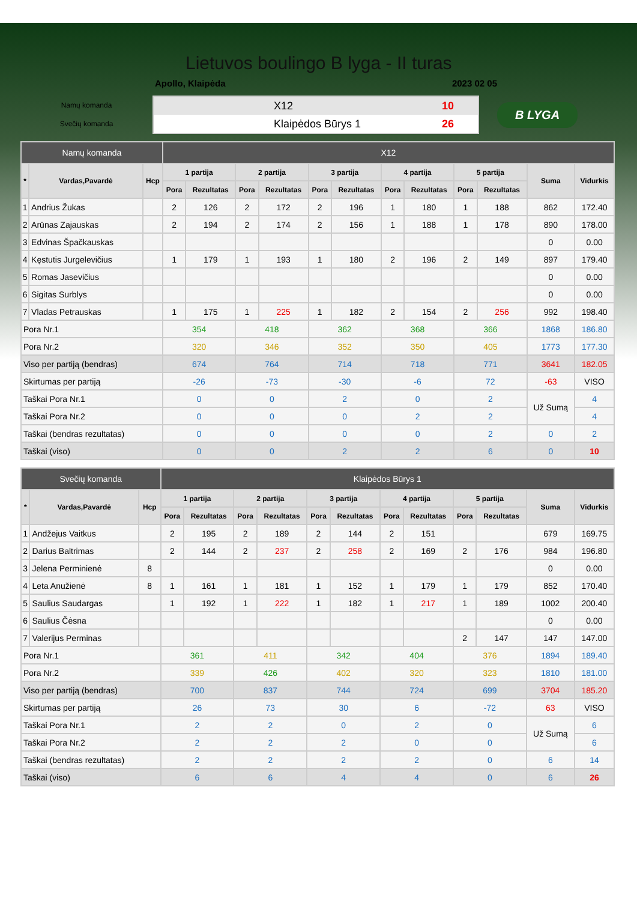Lietuvos boulingo B lyga - II turas
Apollo, Klaipėda 2023 02 05
Namų komanda
Svečių komanda
X12 10
Klaipėdos Būrys 1 26
B LYGA
| Namų komanda | | | X12 | | | | | | | | | | | |
| --- | --- | --- | --- | --- | --- | --- | --- | --- | --- | --- | --- | --- | --- | --- |
| * | Vardas,Pavardė | Hcp | 1 partija | | 2 partija | | 3 partija | | 4 partija | | 5 partija | | Suma | Vidurkis |
| | | | Pora | Rezultatas | Pora | Rezultatas | Pora | Rezultatas | Pora | Rezultatas | Pora | Rezultatas | | |
| 1 | Andrius Žukas | | 2 | 126 | 2 | 172 | 2 | 196 | 1 | 180 | 1 | 188 | 862 | 172.40 |
| 2 | Arūnas Zajauskas | | 2 | 194 | 2 | 174 | 2 | 156 | 1 | 188 | 1 | 178 | 890 | 178.00 |
| 3 | Edvinas Špačkauskas | | | | | | | | | | | | 0 | 0.00 |
| 4 | Kęstutis Jurgelevičius | | 1 | 179 | 1 | 193 | 1 | 180 | 2 | 196 | 2 | 149 | 897 | 179.40 |
| 5 | Romas Jasevičius | | | | | | | | | | | | 0 | 0.00 |
| 6 | Sigitas Surblys | | | | | | | | | | | | 0 | 0.00 |
| 7 | Vladas Petrauskas | | 1 | 175 | 1 | 225 | 1 | 182 | 2 | 154 | 2 | 256 | 992 | 198.40 |
| Pora Nr.1 | | | 354 | | 418 | | 362 | | 368 | | 366 | | 1868 | 186.80 |
| Pora Nr.2 | | | 320 | | 346 | | 352 | | 350 | | 405 | | 1773 | 177.30 |
| Viso per partiją (bendras) | | | 674 | | 764 | | 714 | | 718 | | 771 | | 3641 | 182.05 |
| Skirtumas per partiją | | | -26 | | -73 | | -30 | | -6 | | 72 | | -63 | VISO |
| Taškai Pora Nr.1 | | | 0 | | 0 | | 2 | | 0 | | 2 | | Už Sumą | 4 |
| Taškai Pora Nr.2 | | | 0 | | 0 | | 0 | | 2 | | 2 | | | 4 |
| Taškai (bendras rezultatas) | | | 0 | | 0 | | 0 | | 0 | | 2 | | 0 | 2 |
| Taškai (viso) | | | 0 | | 0 | | 2 | | 2 | | 6 | | 0 | 10 |
| Svečių komanda | | | Klaipėdos Būrys 1 | | | | | | | | | | | |
| --- | --- | --- | --- | --- | --- | --- | --- | --- | --- | --- | --- | --- | --- | --- |
| * | Vardas,Pavardė | Hcp | 1 partija | | 2 partija | | 3 partija | | 4 partija | | 5 partija | | Suma | Vidurkis |
| | | | Pora | Rezultatas | Pora | Rezultatas | Pora | Rezultatas | Pora | Rezultatas | Pora | Rezultatas | | |
| 1 | Andžejus Vaitkus | | 2 | 195 | 2 | 189 | 2 | 144 | 2 | 151 | | | 679 | 169.75 |
| 2 | Darius Baltrimas | | 2 | 144 | 2 | 237 | 2 | 258 | 2 | 169 | 2 | 176 | 984 | 196.80 |
| 3 | Jelena Perminienė | 8 | | | | | | | | | | | 0 | 0.00 |
| 4 | Leta Anužienė | 8 | 1 | 161 | 1 | 181 | 1 | 152 | 1 | 179 | 1 | 179 | 852 | 170.40 |
| 5 | Saulius Saudargas | | 1 | 192 | 1 | 222 | 1 | 182 | 1 | 217 | 1 | 189 | 1002 | 200.40 |
| 6 | Saulius Čėsna | | | | | | | | | | | | 0 | 0.00 |
| 7 | Valerijus Perminas | | | | | | | | | | 2 | 147 | 147 | 147.00 |
| Pora Nr.1 | | | 361 | | 411 | | 342 | | 404 | | 376 | | 1894 | 189.40 |
| Pora Nr.2 | | | 339 | | 426 | | 402 | | 320 | | 323 | | 1810 | 181.00 |
| Viso per partiją (bendras) | | | 700 | | 837 | | 744 | | 724 | | 699 | | 3704 | 185.20 |
| Skirtumas per partiją | | | 26 | | 73 | | 30 | | 6 | | -72 | | 63 | VISO |
| Taškai Pora Nr.1 | | | 2 | | 2 | | 0 | | 2 | | 0 | | Už Sumą | 6 |
| Taškai Pora Nr.2 | | | 2 | | 2 | | 2 | | 0 | | 0 | | | 6 |
| Taškai (bendras rezultatas) | | | 2 | | 2 | | 2 | | 2 | | 0 | | 6 | 14 |
| Taškai (viso) | | | 6 | | 6 | | 4 | | 4 | | 0 | | 6 | 26 |